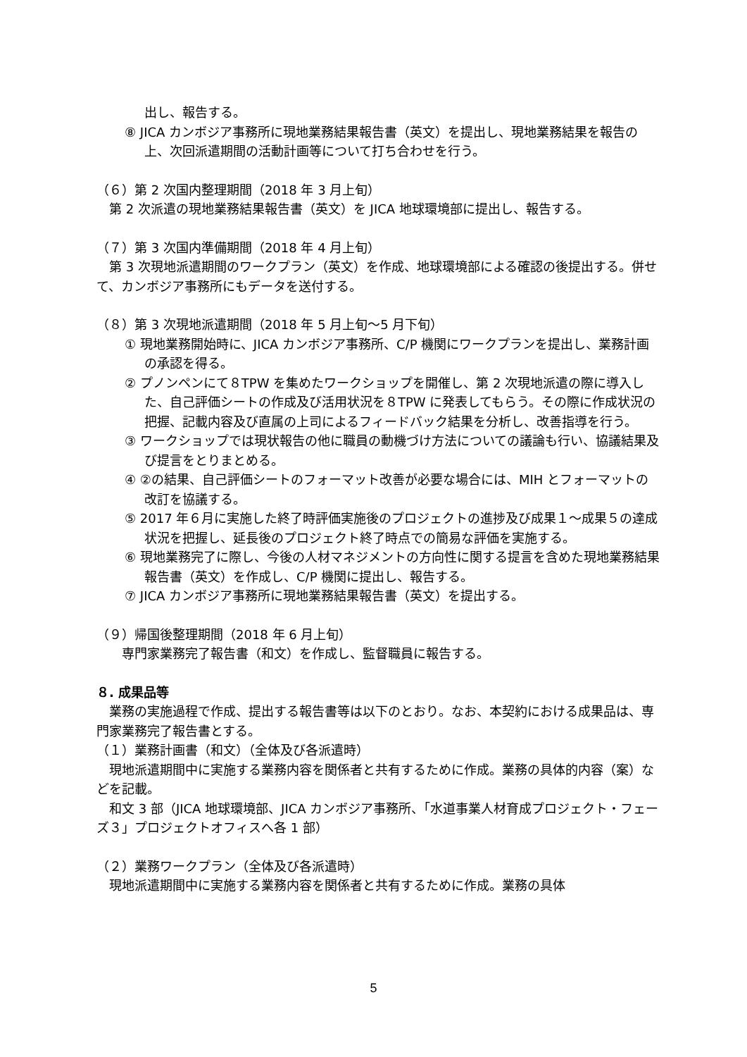出し、報告する。
⑧ JICA カンボジア事務所に現地業務結果報告書（英文）を提出し、現地業務結果を報告の上、次回派遣期間の活動計画等について打ち合わせを行う。
（６）第 2 次国内整理期間（2018 年 3 月上旬）
第 2 次派遣の現地業務結果報告書（英文）を JICA 地球環境部に提出し、報告する。
（７）第 3 次国内準備期間（2018 年 4 月上旬）
第 3 次現地派遣期間のワークプラン（英文）を作成、地球環境部による確認の後提出する。併せて、カンボジア事務所にもデータを送付する。
（８）第 3 次現地派遣期間（2018 年 5 月上旬～5 月下旬）
① 現地業務開始時に、JICA カンボジア事務所、C/P 機関にワークプランを提出し、業務計画の承認を得る。
② プノンペンにて８TPW を集めたワークショップを開催し、第 2 次現地派遣の際に導入した、自己評価シートの作成及び活用状況を８TPW に発表してもらう。その際に作成状況の把握、記載内容及び直属の上司によるフィードバック結果を分析し、改善指導を行う。
③ ワークショップでは現状報告の他に職員の動機づけ方法についての議論も行い、協議結果及び提言をとりまとめる。
④ ②の結果、自己評価シートのフォーマット改善が必要な場合には、MIH とフォーマットの改訂を協議する。
⑤ 2017 年６月に実施した終了時評価実施後のプロジェクトの進捗及び成果１～成果５の達成状況を把握し、延長後のプロジェクト終了時点での簡易な評価を実施する。
⑥ 現地業務完了に際し、今後の人材マネジメントの方向性に関する提言を含めた現地業務結果報告書（英文）を作成し、C/P 機関に提出し、報告する。
⑦ JICA カンボジア事務所に現地業務結果報告書（英文）を提出する。
（９）帰国後整理期間（2018 年 6 月上旬）
専門家業務完了報告書（和文）を作成し、監督職員に報告する。
８. 成果品等
業務の実施過程で作成、提出する報告書等は以下のとおり。なお、本契約における成果品は、専門家業務完了報告書とする。
（１）業務計画書（和文）（全体及び各派遣時）
現地派遣期間中に実施する業務内容を関係者と共有するために作成。業務の具体的内容（案）などを記載。
和文 3 部（JICA 地球環境部、JICA カンボジア事務所、「水道事業人材育成プロジェクト・フェーズ３」プロジェクトオフィスへ各 1 部）
（２）業務ワークプラン（全体及び各派遣時）
現地派遣期間中に実施する業務内容を関係者と共有するために作成。業務の具体
5